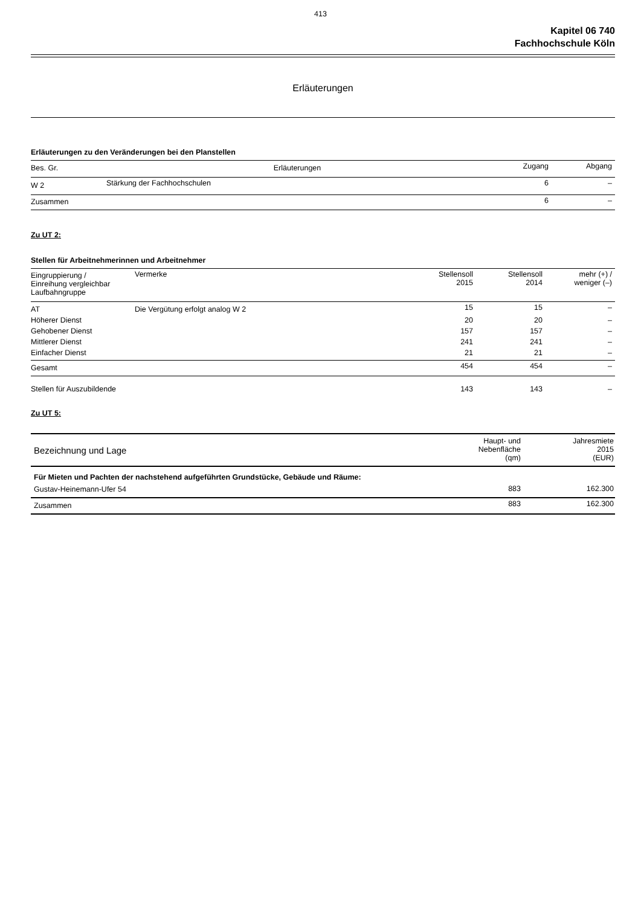413
Kapitel 06 740
Fachhochschule Köln
Erläuterungen
Erläuterungen zu den Veränderungen bei den Planstellen
| Bes. Gr. | Erläuterungen | Zugang | Abgang |
| --- | --- | --- | --- |
| W 2 | Stärkung der Fachhochschulen | 6 | – |
| Zusammen | | 6 | – |
Zu UT 2:
Stellen für Arbeitnehmerinnen und Arbeitnehmer
| Eingruppierung / Einreihung vergleichbar Laufbahngruppe | Vermerke | Stellensoll 2015 | Stellensoll 2014 | mehr (+) / weniger (–) |
| --- | --- | --- | --- | --- |
| AT | Die Vergütung erfolgt analog W 2 | 15 | 15 | – |
| Höherer Dienst | | 20 | 20 | – |
| Gehobener Dienst | | 157 | 157 | – |
| Mittlerer Dienst | | 241 | 241 | – |
| Einfacher Dienst | | 21 | 21 | – |
| Gesamt | | 454 | 454 | – |
| Stellen für Auszubildende | | 143 | 143 | – |
Zu UT 5:
| Bezeichnung und Lage | Haupt- und Nebenfläche (qm) | Jahresmiete 2015 (EUR) |
| --- | --- | --- |
| Für Mieten und Pachten der nachstehend aufgeführten Grundstücke, Gebäude und Räume: | | |
| Gustav-Heinemann-Ufer 54 | 883 | 162.300 |
| Zusammen | 883 | 162.300 |